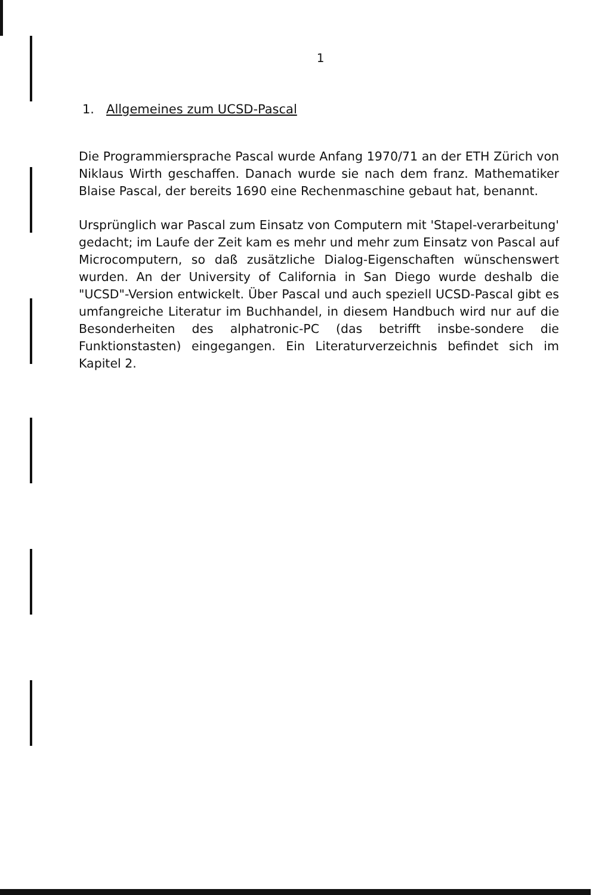1
1. Allgemeines zum UCSD-Pascal
Die Programmiersprache Pascal wurde Anfang 1970/71 an der ETH Zürich von Niklaus Wirth geschaffen. Danach wurde sie nach dem franz. Mathematiker Blaise Pascal, der bereits 1690 eine Rechenmaschine gebaut hat, benannt.
Ursprünglich war Pascal zum Einsatz von Computern mit 'Stapel-verarbeitung' gedacht; im Laufe der Zeit kam es mehr und mehr zum Einsatz von Pascal auf Microcomputern, so daß zusätzliche Dialog-Eigenschaften wünschenswert wurden. An der University of California in San Diego wurde deshalb die "UCSD"-Version entwickelt. Über Pascal und auch speziell UCSD-Pascal gibt es umfangreiche Literatur im Buchhandel, in diesem Handbuch wird nur auf die Besonderheiten des alphatronic-PC (das betrifft insbe-sondere die Funktionstasten) eingegangen. Ein Literaturverzeichnis befindet sich im Kapitel 2.